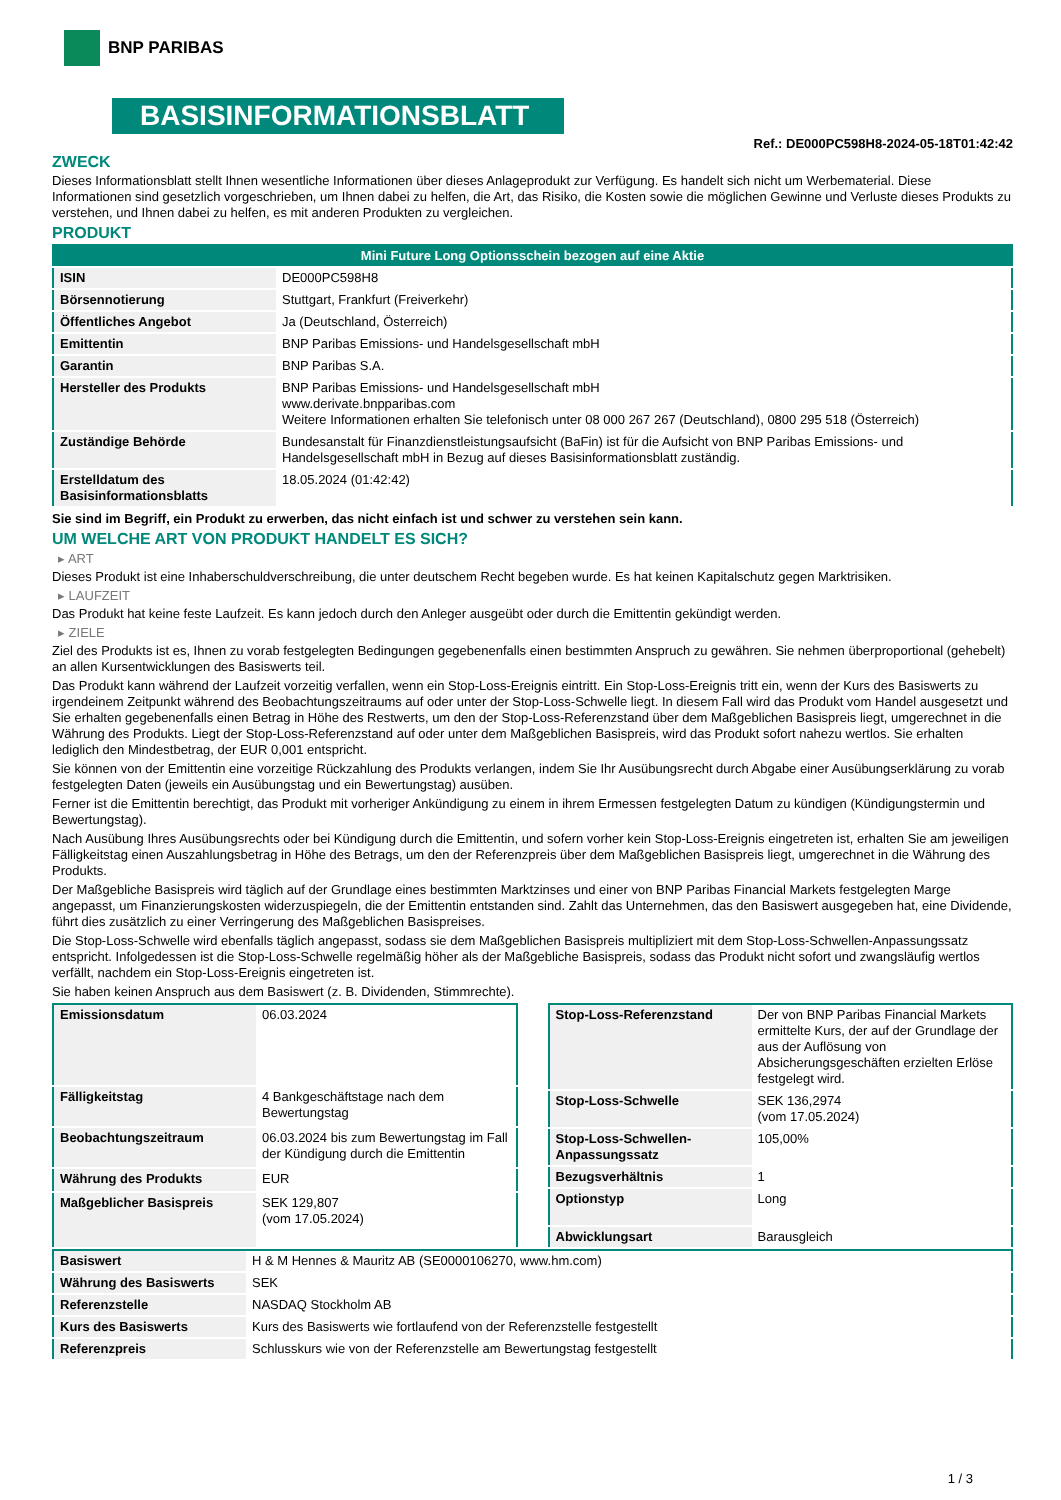BNP PARIBAS
BASISINFORMATIONSBLATT
Ref.: DE000PC598H8-2024-05-18T01:42:42
ZWECK
Dieses Informationsblatt stellt Ihnen wesentliche Informationen über dieses Anlageprodukt zur Verfügung. Es handelt sich nicht um Werbematerial. Diese Informationen sind gesetzlich vorgeschrieben, um Ihnen dabei zu helfen, die Art, das Risiko, die Kosten sowie die möglichen Gewinne und Verluste dieses Produkts zu verstehen, und Ihnen dabei zu helfen, es mit anderen Produkten zu vergleichen.
PRODUKT
| Mini Future Long Optionsschein bezogen auf eine Aktie | |
| --- | --- |
| ISIN | DE000PC598H8 |
| Börsennotierung | Stuttgart, Frankfurt (Freiverkehr) |
| Öffentliches Angebot | Ja (Deutschland, Österreich) |
| Emittentin | BNP Paribas Emissions- und Handelsgesellschaft mbH |
| Garantin | BNP Paribas S.A. |
| Hersteller des Produkts | BNP Paribas Emissions- und Handelsgesellschaft mbH www.derivate.bnpparibas.com Weitere Informationen erhalten Sie telefonisch unter 08 000 267 267 (Deutschland), 0800 295 518 (Österreich) |
| Zuständige Behörde | Bundesanstalt für Finanzdienstleistungsaufsicht (BaFin) ist für die Aufsicht von BNP Paribas Emissions- und Handelsgesellschaft mbH in Bezug auf dieses Basisinformationsblatt zuständig. |
| Erstelldatum des Basisinformationsblatts | 18.05.2024 (01:42:42) |
Sie sind im Begriff, ein Produkt zu erwerben, das nicht einfach ist und schwer zu verstehen sein kann.
UM WELCHE ART VON PRODUKT HANDELT ES SICH?
▸ ART
Dieses Produkt ist eine Inhaberschuldverschreibung, die unter deutschem Recht begeben wurde. Es hat keinen Kapitalschutz gegen Marktrisiken.
▸ LAUFZEIT
Das Produkt hat keine feste Laufzeit. Es kann jedoch durch den Anleger ausgeübt oder durch die Emittentin gekündigt werden.
▸ ZIELE
Ziel des Produkts ist es, Ihnen zu vorab festgelegten Bedingungen gegebenenfalls einen bestimmten Anspruch zu gewähren. Sie nehmen überproportional (gehebelt) an allen Kursentwicklungen des Basiswerts teil.
Das Produkt kann während der Laufzeit vorzeitig verfallen, wenn ein Stop-Loss-Ereignis eintritt. Ein Stop-Loss-Ereignis tritt ein, wenn der Kurs des Basiswerts zu irgendeinem Zeitpunkt während des Beobachtungszeitraums auf oder unter der Stop-Loss-Schwelle liegt. In diesem Fall wird das Produkt vom Handel ausgesetzt und Sie erhalten gegebenenfalls einen Betrag in Höhe des Restwerts, um den der Stop-Loss-Referenzstand über dem Maßgeblichen Basispreis liegt, umgerechnet in die Währung des Produkts. Liegt der Stop-Loss-Referenzstand auf oder unter dem Maßgeblichen Basispreis, wird das Produkt sofort nahezu wertlos. Sie erhalten lediglich den Mindestbetrag, der EUR 0,001 entspricht.
Sie können von der Emittentin eine vorzeitige Rückzahlung des Produkts verlangen, indem Sie Ihr Ausübungsrecht durch Abgabe einer Ausübungserklärung zu vorab festgelegten Daten (jeweils ein Ausübungstag und ein Bewertungstag) ausüben.
Ferner ist die Emittentin berechtigt, das Produkt mit vorheriger Ankündigung zu einem in ihrem Ermessen festgelegten Datum zu kündigen (Kündigungstermin und Bewertungstag).
Nach Ausübung Ihres Ausübungsrechts oder bei Kündigung durch die Emittentin, und sofern vorher kein Stop-Loss-Ereignis eingetreten ist, erhalten Sie am jeweiligen Fälligkeitstag einen Auszahlungsbetrag in Höhe des Betrags, um den der Referenzpreis über dem Maßgeblichen Basispreis liegt, umgerechnet in die Währung des Produkts.
Der Maßgebliche Basispreis wird täglich auf der Grundlage eines bestimmten Marktzinses und einer von BNP Paribas Financial Markets festgelegten Marge angepasst, um Finanzierungskosten widerzuspiegeln, die der Emittentin entstanden sind. Zahlt das Unternehmen, das den Basiswert ausgegeben hat, eine Dividende, führt dies zusätzlich zu einer Verringerung des Maßgeblichen Basispreises.
Die Stop-Loss-Schwelle wird ebenfalls täglich angepasst, sodass sie dem Maßgeblichen Basispreis multipliziert mit dem Stop-Loss-Schwellen-Anpassungssatz entspricht. Infolgedessen ist die Stop-Loss-Schwelle regelmäßig höher als der Maßgebliche Basispreis, sodass das Produkt nicht sofort und zwangsläufig wertlos verfällt, nachdem ein Stop-Loss-Ereignis eingetreten ist.
Sie haben keinen Anspruch aus dem Basiswert (z. B. Dividenden, Stimmrechte).
| Emissionsdatum | 06.03.2024 |
| Fälligkeitstag | 4 Bankgeschäftstage nach dem Bewertungstag |
| Beobachtungszeitraum | 06.03.2024 bis zum Bewertungstag im Fall der Kündigung durch die Emittentin |
| Währung des Produkts | EUR |
| Maßgeblicher Basispreis | SEK 129,807 (vom 17.05.2024) |
| Stop-Loss-Referenzstand | Der von BNP Paribas Financial Markets ermittelte Kurs, der auf der Grundlage der aus der Auflösung von Absicherungsgeschäften erzielten Erlöse festgelegt wird. |
| Stop-Loss-Schwelle | SEK 136,2974 (vom 17.05.2024) |
| Stop-Loss-Schwellen-Anpassungssatz | 105,00% |
| Bezugsverhältnis | 1 |
| Optionstyp | Long |
| Abwicklungsart | Barausgleich |
| Basiswert | H & M Hennes & Mauritz AB (SE0000106270, www.hm.com) |
| Währung des Basiswerts | SEK |
| Referenzstelle | NASDAQ Stockholm AB |
| Kurs des Basiswerts | Kurs des Basiswerts wie fortlaufend von der Referenzstelle festgestellt |
| Referenzpreis | Schlusskurs wie von der Referenzstelle am Bewertungstag festgestellt |
1 / 3